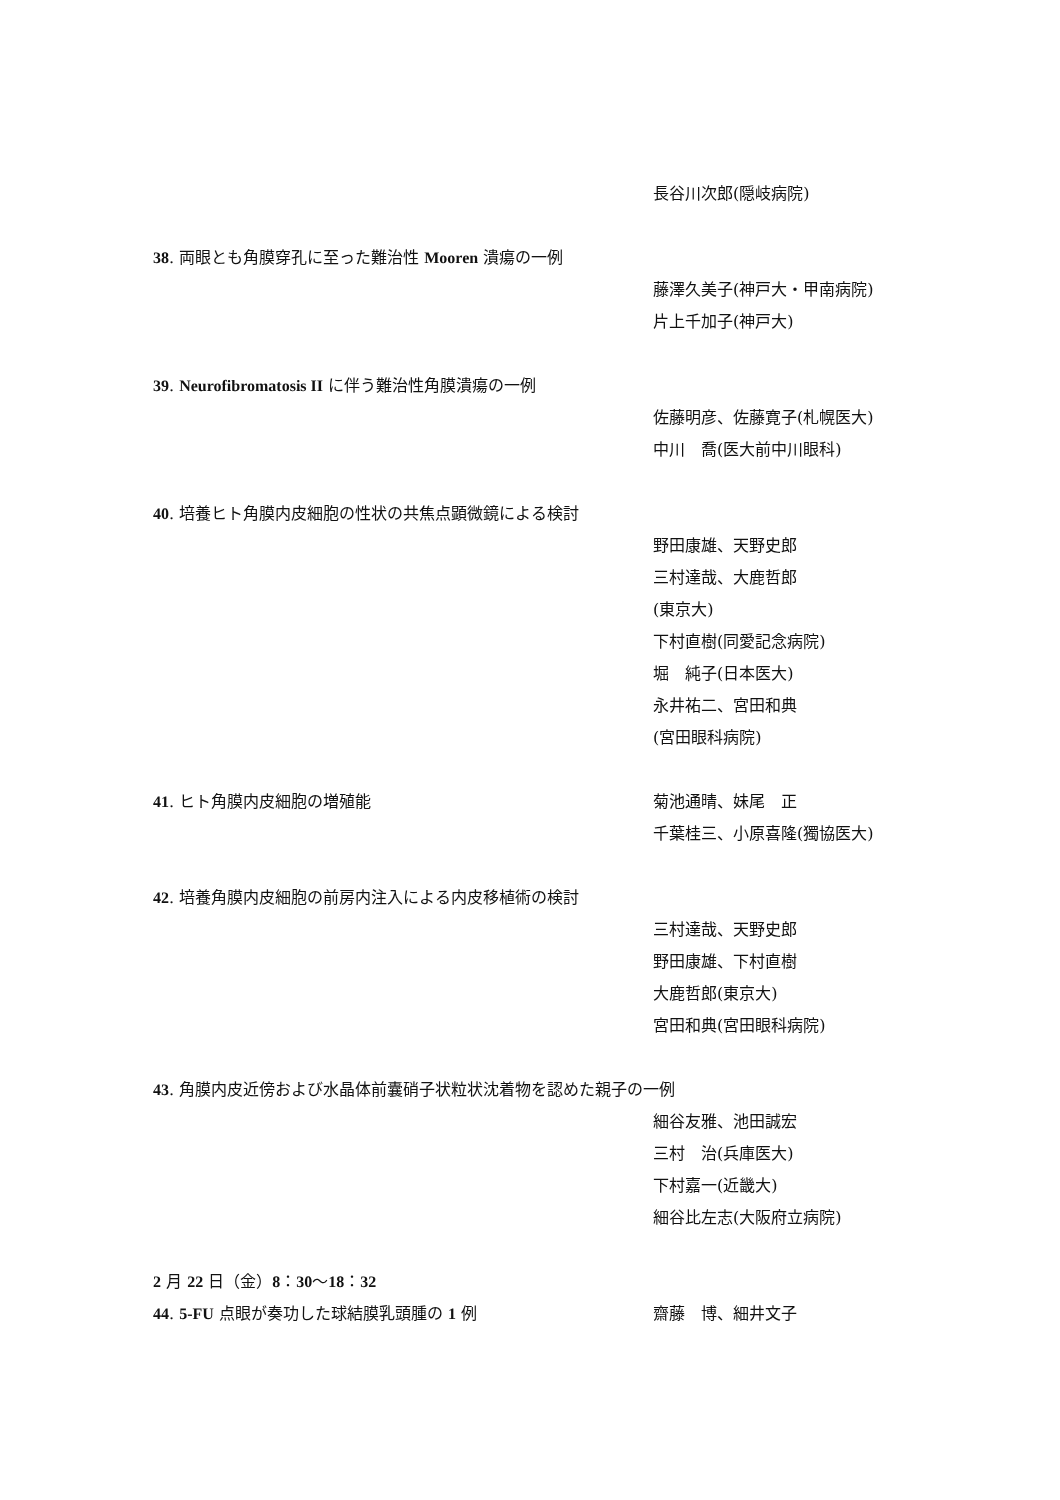長谷川次郎(隠岐病院)
38. 両眼とも角膜穿孔に至った難治性 Mooren 潰瘍の一例
藤澤久美子(神戸大・甲南病院)
片上千加子(神戸大)
39. Neurofibromatosis II に伴う難治性角膜潰瘍の一例
佐藤明彦、佐藤寛子(札幌医大)
中川　喬(医大前中川眼科)
40. 培養ヒト角膜内皮細胞の性状の共焦点顕微鏡による検討
野田康雄、天野史郎
三村達哉、大鹿哲郎
(東京大)
下村直樹(同愛記念病院)
堀　純子(日本医大)
永井祐二、宮田和典
(宮田眼科病院)
41. ヒト角膜内皮細胞の増殖能 菊池通晴、妹尾　正
千葉桂三、小原喜隆(獨協医大)
42. 培養角膜内皮細胞の前房内注入による内皮移植術の検討
三村達哉、天野史郎
野田康雄、下村直樹
大鹿哲郎(東京大)
宮田和典(宮田眼科病院)
43. 角膜内皮近傍および水晶体前囊硝子状粒状沈着物を認めた親子の一例
細谷友雅、池田誠宏
三村　治(兵庫医大)
下村嘉一(近畿大)
細谷比左志(大阪府立病院)
2 月 22 日（金）8：30～18：32
44. 5-FU 点眼が奏功した球結膜乳頭腫の 1 例 齋藤　博、細井文子